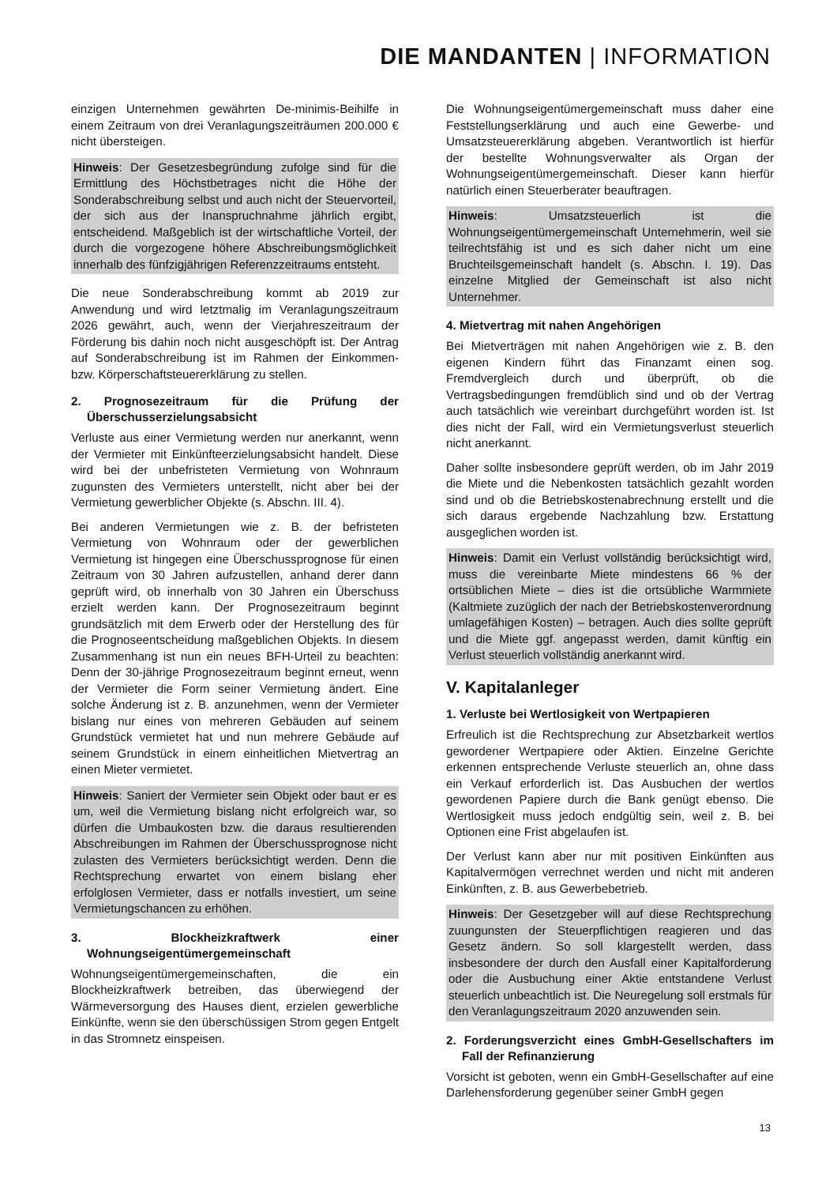DIE MANDANTEN | INFORMATION
einzigen Unternehmen gewährten De-minimis-Beihilfe in einem Zeitraum von drei Veranlagungszeiträumen 200.000 € nicht übersteigen.
Hinweis: Der Gesetzesbegründung zufolge sind für die Ermittlung des Höchstbetrages nicht die Höhe der Sonderabschreibung selbst und auch nicht der Steuervorteil, der sich aus der Inanspruchnahme jährlich ergibt, entscheidend. Maßgeblich ist der wirtschaftliche Vorteil, der durch die vorgezogene höhere Abschreibungsmöglichkeit innerhalb des fünfzigjährigen Referenzzeitraums entsteht.
Die neue Sonderabschreibung kommt ab 2019 zur Anwendung und wird letztmalig im Veranlagungszeitraum 2026 gewährt, auch, wenn der Vierjahreszeitraum der Förderung bis dahin noch nicht ausgeschöpft ist. Der Antrag auf Sonderabschreibung ist im Rahmen der Einkommen- bzw. Körperschaftsteuererklärung zu stellen.
2. Prognosezeitraum für die Prüfung der Überschusserzielungsabsicht
Verluste aus einer Vermietung werden nur anerkannt, wenn der Vermieter mit Einkünfteerzielungsabsicht handelt. Diese wird bei der unbefristeten Vermietung von Wohnraum zugunsten des Vermieters unterstellt, nicht aber bei der Vermietung gewerblicher Objekte (s. Abschn. III. 4).
Bei anderen Vermietungen wie z. B. der befristeten Vermietung von Wohnraum oder der gewerblichen Vermietung ist hingegen eine Überschussprognose für einen Zeitraum von 30 Jahren aufzustellen, anhand derer dann geprüft wird, ob innerhalb von 30 Jahren ein Überschuss erzielt werden kann. Der Prognosezeitraum beginnt grundsätzlich mit dem Erwerb oder der Herstellung des für die Prognoseentscheidung maßgeblichen Objekts. In diesem Zusammenhang ist nun ein neues BFH-Urteil zu beachten: Denn der 30-jährige Prognosezeitraum beginnt erneut, wenn der Vermieter die Form seiner Vermietung ändert. Eine solche Änderung ist z. B. anzunehmen, wenn der Vermieter bislang nur eines von mehreren Gebäuden auf seinem Grundstück vermietet hat und nun mehrere Gebäude auf seinem Grundstück in einem einheitlichen Mietvertrag an einen Mieter vermietet.
Hinweis: Saniert der Vermieter sein Objekt oder baut er es um, weil die Vermietung bislang nicht erfolgreich war, so dürfen die Umbaukosten bzw. die daraus resultierenden Abschreibungen im Rahmen der Überschussprognose nicht zulasten des Vermieters berücksichtigt werden. Denn die Rechtsprechung erwartet von einem bislang eher erfolglosen Vermieter, dass er notfalls investiert, um seine Vermietungschancen zu erhöhen.
3. Blockheizkraftwerk einer Wohnungseigentümergemeinschaft
Wohnungseigentümergemeinschaften, die ein Blockheizkraftwerk betreiben, das überwiegend der Wärmeversorgung des Hauses dient, erzielen gewerbliche Einkünfte, wenn sie den überschüssigen Strom gegen Entgelt in das Stromnetz einspeisen.
Die Wohnungseigentümergemeinschaft muss daher eine Feststellungserklärung und auch eine Gewerbe- und Umsatzsteuererklärung abgeben. Verantwortlich ist hierfür der bestellte Wohnungsverwalter als Organ der Wohnungseigentümergemeinschaft. Dieser kann hierfür natürlich einen Steuerberater beauftragen.
Hinweis: Umsatzsteuerlich ist die Wohnungseigentümergemeinschaft Unternehmerin, weil sie teilrechtsfähig ist und es sich daher nicht um eine Bruchteilsgemeinschaft handelt (s. Abschn. I. 19). Das einzelne Mitglied der Gemeinschaft ist also nicht Unternehmer.
4. Mietvertrag mit nahen Angehörigen
Bei Mietverträgen mit nahen Angehörigen wie z. B. den eigenen Kindern führt das Finanzamt einen sog. Fremdvergleich durch und überprüft, ob die Vertragsbedingungen fremdüblich sind und ob der Vertrag auch tatsächlich wie vereinbart durchgeführt worden ist. Ist dies nicht der Fall, wird ein Vermietungsverlust steuerlich nicht anerkannt.
Daher sollte insbesondere geprüft werden, ob im Jahr 2019 die Miete und die Nebenkosten tatsächlich gezahlt worden sind und ob die Betriebskostenabrechnung erstellt und die sich daraus ergebende Nachzahlung bzw. Erstattung ausgeglichen worden ist.
Hinweis: Damit ein Verlust vollständig berücksichtigt wird, muss die vereinbarte Miete mindestens 66 % der ortsüblichen Miete – dies ist die ortsübliche Warmmiete (Kaltmiete zuzüglich der nach der Betriebskostenverordnung umlagefähigen Kosten) – betragen. Auch dies sollte geprüft und die Miete ggf. angepasst werden, damit künftig ein Verlust steuerlich vollständig anerkannt wird.
V. Kapitalanleger
1. Verluste bei Wertlosigkeit von Wertpapieren
Erfreulich ist die Rechtsprechung zur Absetzbarkeit wertlos gewordener Wertpapiere oder Aktien. Einzelne Gerichte erkennen entsprechende Verluste steuerlich an, ohne dass ein Verkauf erforderlich ist. Das Ausbuchen der wertlos gewordenen Papiere durch die Bank genügt ebenso. Die Wertlosigkeit muss jedoch endgültig sein, weil z. B. bei Optionen eine Frist abgelaufen ist.
Der Verlust kann aber nur mit positiven Einkünften aus Kapitalvermögen verrechnet werden und nicht mit anderen Einkünften, z. B. aus Gewerbebetrieb.
Hinweis: Der Gesetzgeber will auf diese Rechtsprechung zuungunsten der Steuerpflichtigen reagieren und das Gesetz ändern. So soll klargestellt werden, dass insbesondere der durch den Ausfall einer Kapitalforderung oder die Ausbuchung einer Aktie entstandene Verlust steuerlich unbeachtlich ist. Die Neuregelung soll erstmals für den Veranlagungszeitraum 2020 anzuwenden sein.
2. Forderungsverzicht eines GmbH-Gesellschafters im Fall der Refinanzierung
Vorsicht ist geboten, wenn ein GmbH-Gesellschafter auf eine Darlehensforderung gegenüber seiner GmbH gegen
13